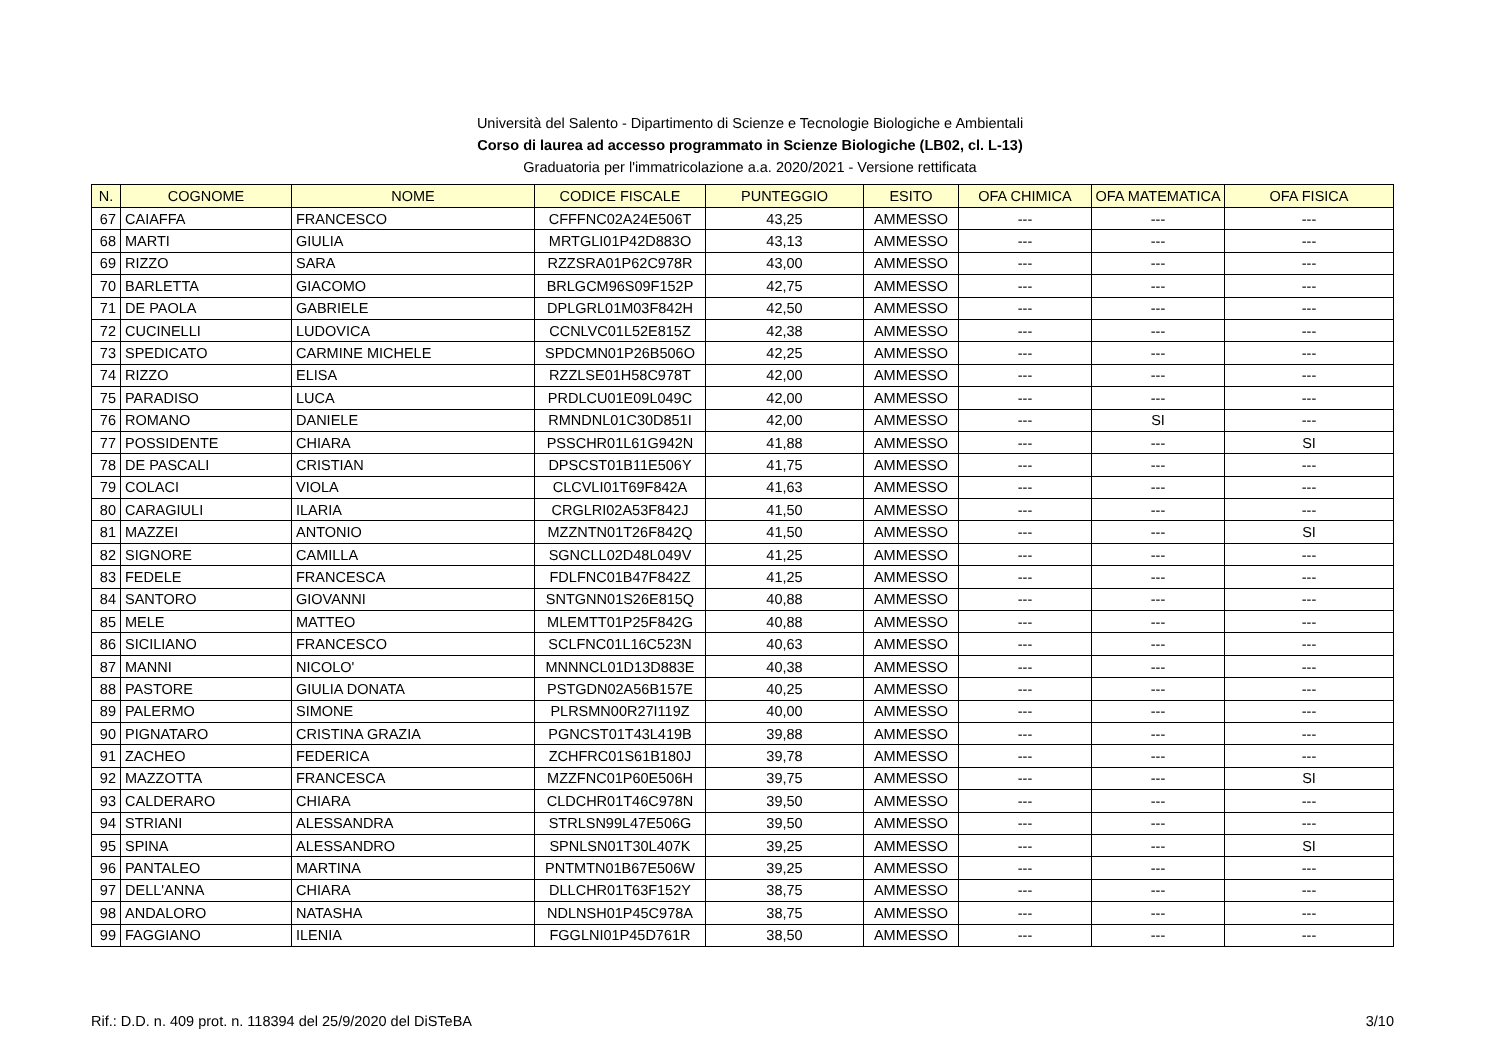Università del Salento - Dipartimento di Scienze e Tecnologie Biologiche e Ambientali
Corso di laurea ad accesso programmato in Scienze Biologiche (LB02, cl. L-13)
Graduatoria per l'immatricolazione a.a. 2020/2021 - Versione rettificata
| N. | COGNOME | NOME | CODICE FISCALE | PUNTEGGIO | ESITO | OFA CHIMICA | OFA MATEMATICA | OFA FISICA |
| --- | --- | --- | --- | --- | --- | --- | --- | --- |
| 67 | CAIAFFA | FRANCESCO | CFFFNC02A24E506T | 43,25 | AMMESSO | --- | --- | --- |
| 68 | MARTI | GIULIA | MRTGLI01P42D883O | 43,13 | AMMESSO | --- | --- | --- |
| 69 | RIZZO | SARA | RZZSRA01P62C978R | 43,00 | AMMESSO | --- | --- | --- |
| 70 | BARLETTA | GIACOMO | BRLGCM96S09F152P | 42,75 | AMMESSO | --- | --- | --- |
| 71 | DE PAOLA | GABRIELE | DPLGRL01M03F842H | 42,50 | AMMESSO | --- | --- | --- |
| 72 | CUCINELLI | LUDOVICA | CCNLVC01L52E815Z | 42,38 | AMMESSO | --- | --- | --- |
| 73 | SPEDICATO | CARMINE MICHELE | SPDCMN01P26B506O | 42,25 | AMMESSO | --- | --- | --- |
| 74 | RIZZO | ELISA | RZZLSE01H58C978T | 42,00 | AMMESSO | --- | --- | --- |
| 75 | PARADISO | LUCA | PRDLCU01E09L049C | 42,00 | AMMESSO | --- | --- | --- |
| 76 | ROMANO | DANIELE | RMNDNL01C30D851I | 42,00 | AMMESSO | --- | SI | --- |
| 77 | POSSIDENTE | CHIARA | PSSCHR01L61G942N | 41,88 | AMMESSO | --- | --- | SI |
| 78 | DE PASCALI | CRISTIAN | DPSCST01B11E506Y | 41,75 | AMMESSO | --- | --- | --- |
| 79 | COLACI | VIOLA | CLCVLI01T69F842A | 41,63 | AMMESSO | --- | --- | --- |
| 80 | CARAGIULI | ILARIA | CRGLRI02A53F842J | 41,50 | AMMESSO | --- | --- | --- |
| 81 | MAZZEI | ANTONIO | MZZNTN01T26F842Q | 41,50 | AMMESSO | --- | --- | SI |
| 82 | SIGNORE | CAMILLA | SGNCLL02D48L049V | 41,25 | AMMESSO | --- | --- | --- |
| 83 | FEDELE | FRANCESCA | FDLFNC01B47F842Z | 41,25 | AMMESSO | --- | --- | --- |
| 84 | SANTORO | GIOVANNI | SNTGNN01S26E815Q | 40,88 | AMMESSO | --- | --- | --- |
| 85 | MELE | MATTEO | MLEMTT01P25F842G | 40,88 | AMMESSO | --- | --- | --- |
| 86 | SICILIANO | FRANCESCO | SCLFNC01L16C523N | 40,63 | AMMESSO | --- | --- | --- |
| 87 | MANNI | NICOLO' | MNNNCL01D13D883E | 40,38 | AMMESSO | --- | --- | --- |
| 88 | PASTORE | GIULIA DONATA | PSTGDN02A56B157E | 40,25 | AMMESSO | --- | --- | --- |
| 89 | PALERMO | SIMONE | PLRSMN00R27I119Z | 40,00 | AMMESSO | --- | --- | --- |
| 90 | PIGNATARO | CRISTINA GRAZIA | PGNCST01T43L419B | 39,88 | AMMESSO | --- | --- | --- |
| 91 | ZACHEO | FEDERICA | ZCHFRC01S61B180J | 39,78 | AMMESSO | --- | --- | --- |
| 92 | MAZZOTTA | FRANCESCA | MZZFNC01P60E506H | 39,75 | AMMESSO | --- | --- | SI |
| 93 | CALDERARO | CHIARA | CLDCHR01T46C978N | 39,50 | AMMESSO | --- | --- | --- |
| 94 | STRIANI | ALESSANDRA | STRLSN99L47E506G | 39,50 | AMMESSO | --- | --- | --- |
| 95 | SPINA | ALESSANDRO | SPNLSN01T30L407K | 39,25 | AMMESSO | --- | --- | SI |
| 96 | PANTALEO | MARTINA | PNTMTN01B67E506W | 39,25 | AMMESSO | --- | --- | --- |
| 97 | DELL'ANNA | CHIARA | DLLCHR01T63F152Y | 38,75 | AMMESSO | --- | --- | --- |
| 98 | ANDALORO | NATASHA | NDLNSH01P45C978A | 38,75 | AMMESSO | --- | --- | --- |
| 99 | FAGGIANO | ILENIA | FGGLNI01P45D761R | 38,50 | AMMESSO | --- | --- | --- |
Rif.: D.D. n. 409 prot. n. 118394 del 25/9/2020 del DiSTeBA 3/10